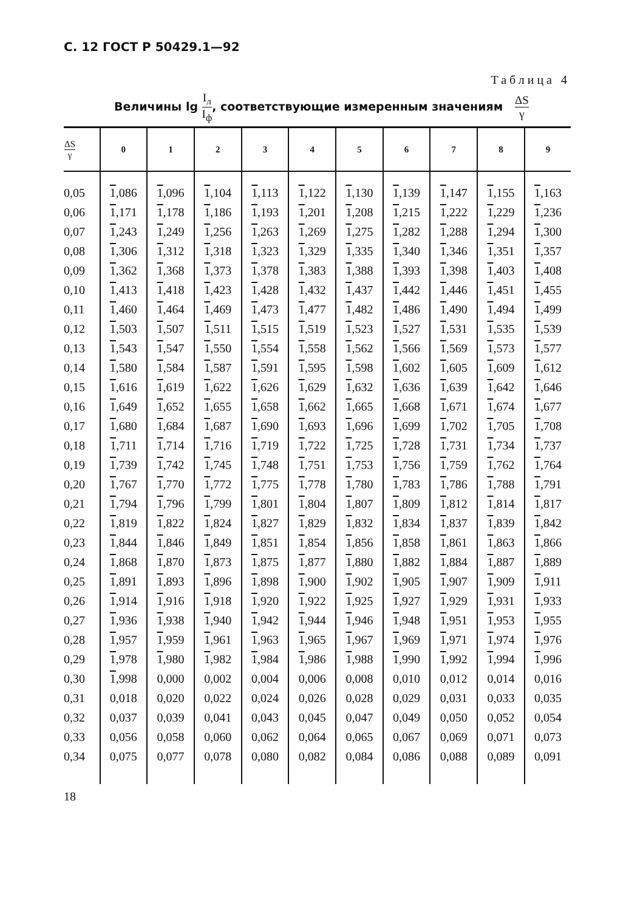С. 12 ГОСТ Р 50429.1—92
Таблица 4
Величины lg I<sub>л</sub> I<sub>ф</sub>, соответствующие измеренным значениям ΔS γ
| ΔS γ | 0 | 1 | 2 | 3 | 4 | 5 | 6 | 7 | 8 | 9 |
| --- | --- | --- | --- | --- | --- | --- | --- | --- | --- | --- |
| 0,05 | 1 ,086 | 1 ,096 | 1 ,104 | 1 ,113 | 1 ,122 | 1 ,130 | 1 ,139 | 1 ,147 | 1 ,155 | 1 ,163 |
| 0,06 | 1 ,171 | 1 ,178 | 1 ,186 | 1 ,193 | 1 ,201 | 1 ,208 | 1 ,215 | 1 ,222 | 1 ,229 | 1 ,236 |
| 0,07 | 1 ,243 | 1 ,249 | 1 ,256 | 1 ,263 | 1 ,269 | 1 ,275 | 1 ,282 | 1 ,288 | 1 ,294 | 1 ,300 |
| 0,08 | 1 ,306 | 1 ,312 | 1 ,318 | 1 ,323 | 1 ,329 | 1 ,335 | 1 ,340 | 1 ,346 | 1 ,351 | 1 ,357 |
| 0,09 | 1 ,362 | 1 ,368 | 1 ,373 | 1 ,378 | 1 ,383 | 1 ,388 | 1 ,393 | 1 ,398 | 1 ,403 | 1 ,408 |
| 0,10 | 1 ,413 | 1 ,418 | 1 ,423 | 1 ,428 | 1 ,432 | 1 ,437 | 1 ,442 | 1 ,446 | 1 ,451 | 1 ,455 |
| 0,11 | 1 ,460 | 1 ,464 | 1 ,469 | 1 ,473 | 1 ,477 | 1 ,482 | 1 ,486 | 1 ,490 | 1 ,494 | 1 ,499 |
| 0,12 | 1 ,503 | 1 ,507 | 1 ,511 | 1 ,515 | 1 ,519 | 1 ,523 | 1 ,527 | 1 ,531 | 1 ,535 | 1 ,539 |
| 0,13 | 1 ,543 | 1 ,547 | 1 ,550 | 1 ,554 | 1 ,558 | 1 ,562 | 1 ,566 | 1 ,569 | 1 ,573 | 1 ,577 |
| 0,14 | 1 ,580 | 1 ,584 | 1 ,587 | 1 ,591 | 1 ,595 | 1 ,598 | 1 ,602 | 1 ,605 | 1 ,609 | 1 ,612 |
| 0,15 | 1 ,616 | 1 ,619 | 1 ,622 | 1 ,626 | 1 ,629 | 1 ,632 | 1 ,636 | 1 ,639 | 1 ,642 | 1 ,646 |
| 0,16 | 1 ,649 | 1 ,652 | 1 ,655 | 1 ,658 | 1 ,662 | 1 ,665 | 1 ,668 | 1 ,671 | 1 ,674 | 1 ,677 |
| 0,17 | 1 ,680 | 1 ,684 | 1 ,687 | 1 ,690 | 1 ,693 | 1 ,696 | 1 ,699 | 1 ,702 | 1 ,705 | 1 ,708 |
| 0,18 | 1 ,711 | 1 ,714 | 1 ,716 | 1 ,719 | 1 ,722 | 1 ,725 | 1 ,728 | 1 ,731 | 1 ,734 | 1 ,737 |
| 0,19 | 1 ,739 | 1 ,742 | 1 ,745 | 1 ,748 | 1 ,751 | 1 ,753 | 1 ,756 | 1 ,759 | 1 ,762 | 1 ,764 |
| 0,20 | 1 ,767 | 1 ,770 | 1 ,772 | 1 ,775 | 1 ,778 | 1 ,780 | 1 ,783 | 1 ,786 | 1 ,788 | 1 ,791 |
| 0,21 | 1 ,794 | 1 ,796 | 1 ,799 | 1 ,801 | 1 ,804 | 1 ,807 | 1 ,809 | 1 ,812 | 1 ,814 | 1 ,817 |
| 0,22 | 1 ,819 | 1 ,822 | 1 ,824 | 1 ,827 | 1 ,829 | 1 ,832 | 1 ,834 | 1 ,837 | 1 ,839 | 1 ,842 |
| 0,23 | 1 ,844 | 1 ,846 | 1 ,849 | 1 ,851 | 1 ,854 | 1 ,856 | 1 ,858 | 1 ,861 | 1 ,863 | 1 ,866 |
| 0,24 | 1 ,868 | 1 ,870 | 1 ,873 | 1 ,875 | 1 ,877 | 1 ,880 | 1 ,882 | 1 ,884 | 1 ,887 | 1 ,889 |
| 0,25 | 1 ,891 | 1 ,893 | 1 ,896 | 1 ,898 | 1 ,900 | 1 ,902 | 1 ,905 | 1 ,907 | 1 ,909 | 1 ,911 |
| 0,26 | 1 ,914 | 1 ,916 | 1 ,918 | 1 ,920 | 1 ,922 | 1 ,925 | 1 ,927 | 1 ,929 | 1 ,931 | 1 ,933 |
| 0,27 | 1 ,936 | 1 ,938 | 1 ,940 | 1 ,942 | 1 ,944 | 1 ,946 | 1 ,948 | 1 ,951 | 1 ,953 | 1 ,955 |
| 0,28 | 1 ,957 | 1 ,959 | 1 ,961 | 1 ,963 | 1 ,965 | 1 ,967 | 1 ,969 | 1 ,971 | 1 ,974 | 1 ,976 |
| 0,29 | 1 ,978 | 1 ,980 | 1 ,982 | 1 ,984 | 1 ,986 | 1 ,988 | 1 ,990 | 1 ,992 | 1 ,994 | 1 ,996 |
| 0,30 | 1 ,998 | 0,000 | 0,002 | 0,004 | 0,006 | 0,008 | 0,010 | 0,012 | 0,014 | 0,016 |
| 0,31 | 0,018 | 0,020 | 0,022 | 0,024 | 0,026 | 0,028 | 0,029 | 0,031 | 0,033 | 0,035 |
| 0,32 | 0,037 | 0,039 | 0,041 | 0,043 | 0,045 | 0,047 | 0,049 | 0,050 | 0,052 | 0,054 |
| 0,33 | 0,056 | 0,058 | 0,060 | 0,062 | 0,064 | 0,065 | 0,067 | 0,069 | 0,071 | 0,073 |
| 0,34 | 0,075 | 0,077 | 0,078 | 0,080 | 0,082 | 0,084 | 0,086 | 0,088 | 0,089 | 0,091 |
18